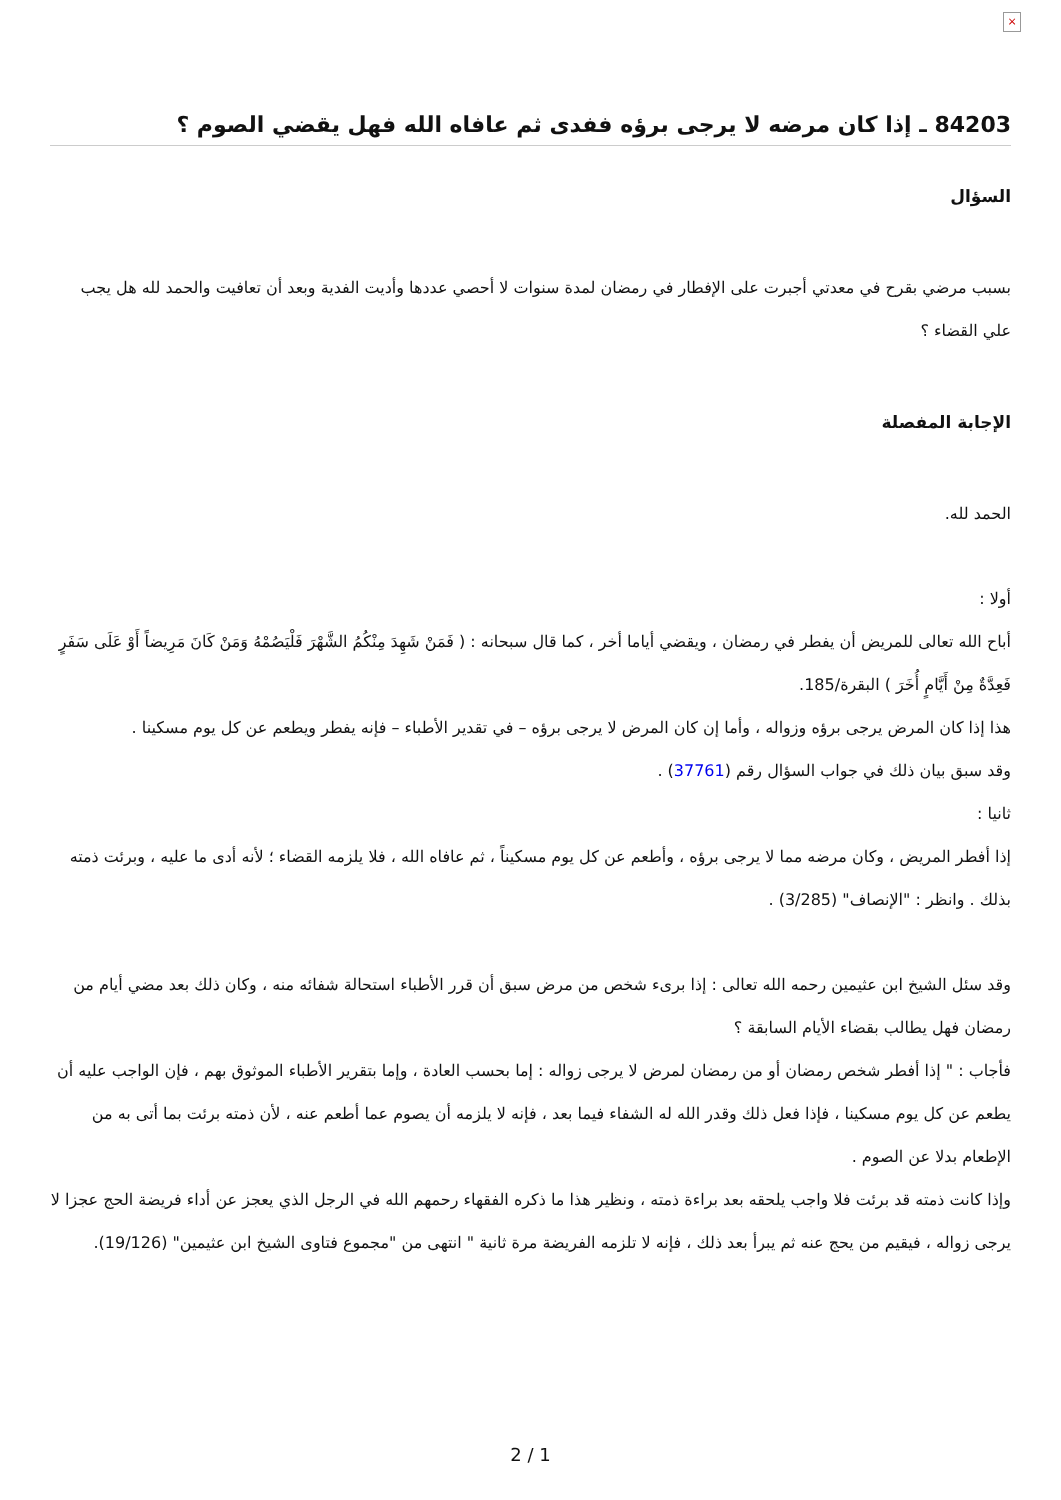×
84203 ـ إذا كان مرضه لا يرجى برؤه ففدى ثم عافاه الله فهل يقضي الصوم ؟
السؤال
بسبب مرضي بقرح في معدتي أجبرت على الإفطار في رمضان لمدة سنوات لا أحصي عددها وأديت الفدية وبعد أن تعافيت والحمد لله هل يجب علي القضاء ؟
الإجابة المفصلة
الحمد لله.
أولا :
أباح الله تعالى للمريض أن يفطر في رمضان ، ويقضي أياما أخر ، كما قال سبحانه : ( فَمَنْ شَهِدَ مِنْكُمُ الشَّهْرَ فَلْيَصُمْهُ وَمَنْ كَانَ مَرِيضاً أَوْ عَلَى سَفَرٍ فَعِدَّةٌ مِنْ أَيَّامٍ أُخَرَ ) البقرة/185.
هذا إذا كان المرض يرجى برؤه وزواله ، وأما إن كان المرض لا يرجى برؤه – في تقدير الأطباء – فإنه يفطر ويطعم عن كل يوم مسكينا .
وقد سبق بيان ذلك في جواب السؤال رقم (37761) .
ثانيا :
إذا أفطر المريض ، وكان مرضه مما لا يرجى برؤه ، وأطعم عن كل يوم مسكيناً ، ثم عافاه الله ، فلا يلزمه القضاء ؛ لأنه أدى ما عليه ، وبرئت ذمته بذلك . وانظر : "الإنصاف" (3/285) .
وقد سئل الشيخ ابن عثيمين رحمه الله تعالى : إذا برىء شخص من مرض سبق أن قرر الأطباء استحالة شفائه منه ، وكان ذلك بعد مضي أيام من رمضان فهل يطالب بقضاء الأيام السابقة ؟
فأجاب : " إذا أفطر شخص رمضان أو من رمضان لمرض لا يرجى زواله : إما بحسب العادة ، وإما بتقرير الأطباء الموثوق بهم ، فإن الواجب عليه أن يطعم عن كل يوم مسكينا ، فإذا فعل ذلك وقدر الله له الشفاء فيما بعد ، فإنه لا يلزمه أن يصوم عما أطعم عنه ، لأن ذمته برئت بما أتى به من الإطعام بدلا عن الصوم .
وإذا كانت ذمته قد برئت فلا واجب يلحقه بعد براءة ذمته ، ونظير هذا ما ذكره الفقهاء رحمهم الله في الرجل الذي يعجز عن أداء فريضة الحج عجزا لا يرجى زواله ، فيقيم من يحج عنه ثم يبرأ بعد ذلك ، فإنه لا تلزمه الفريضة مرة ثانية " انتهى من "مجموع فتاوى الشيخ ابن عثيمين" (19/126).
2 / 1